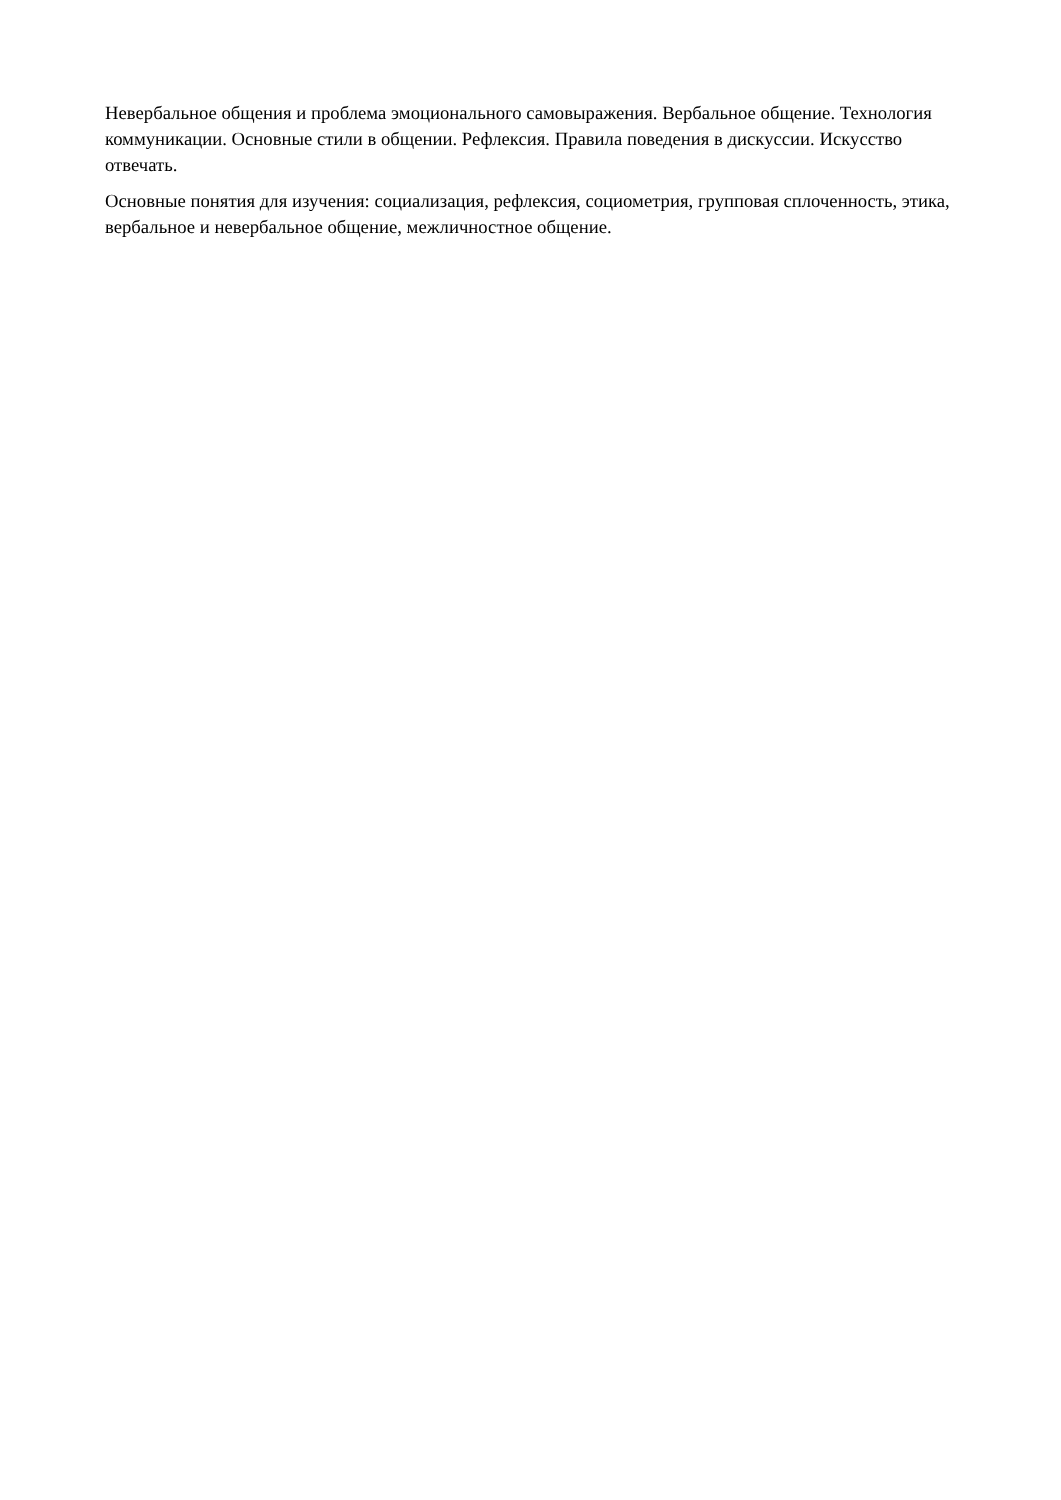Невербальное общения и проблема эмоционального самовыражения. Вербальное общение. Технология коммуникации. Основные стили в общении. Рефлексия. Правила поведения в дискуссии. Искусство отвечать.
Основные понятия для изучения: социализация, рефлексия, социометрия, групповая сплоченность, этика, вербальное и невербальное общение, межличностное общение.